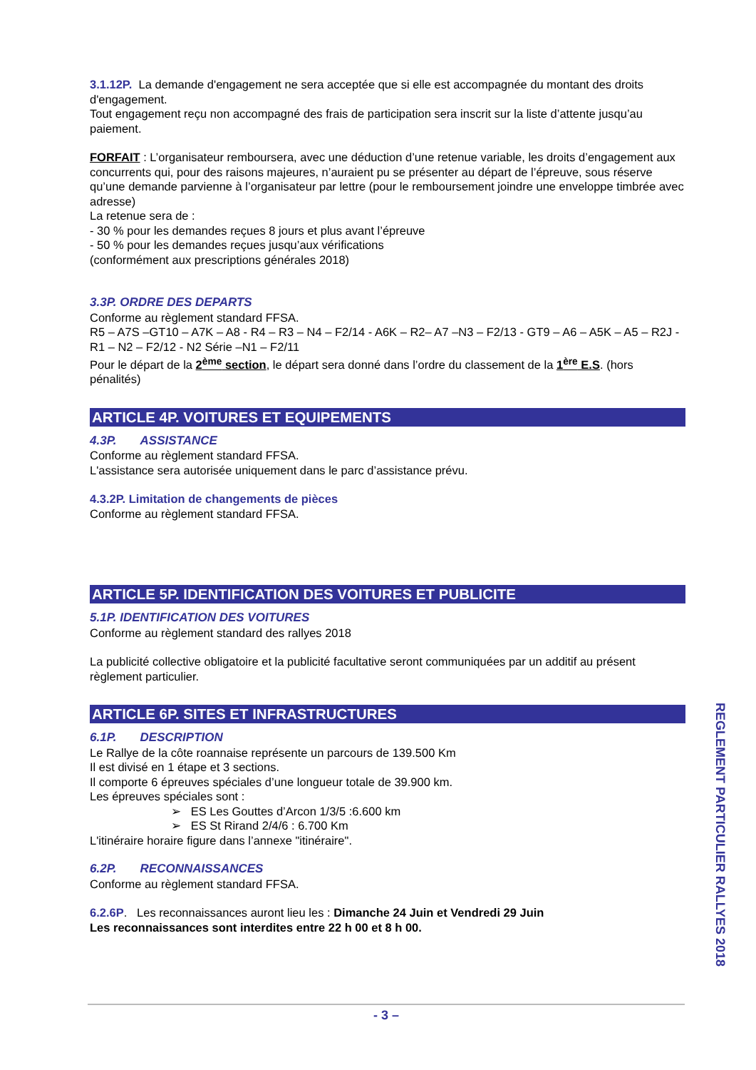3.1.12P. La demande d'engagement ne sera acceptée que si elle est accompagnée du montant des droits d'engagement.
Tout engagement reçu non accompagné des frais de participation sera inscrit sur la liste d’attente jusqu’au paiement.
FORFAIT : L’organisateur remboursera, avec une déduction d’une retenue variable, les droits d’engagement aux concurrents qui, pour des raisons majeures, n’auraient pu se présenter au départ de l’épreuve, sous réserve qu’une demande parvienne à l’organisateur par lettre (pour le remboursement joindre une enveloppe timbrée avec adresse)
La retenue sera de :
- 30 % pour les demandes reçues 8 jours et plus avant l’épreuve
- 50 % pour les demandes reçues jusqu’aux vérifications
(conformément aux prescriptions générales 2018)
3.3P. ORDRE DES DEPARTS
Conforme au règlement standard FFSA.
R5 – A7S –GT10 – A7K – A8 - R4 – R3 – N4 – F2/14 - A6K – R2– A7 –N3 – F2/13 - GT9 – A6 – A5K – A5 – R2J - R1 – N2 – F2/12 - N2 Série –N1 – F2/11
Pour le départ de la 2<sup>ème</sup> section, le départ sera donné dans l’ordre du classement de la 1<sup>ère</sup> E.S. (hors pénalités)
ARTICLE 4P. VOITURES ET EQUIPEMENTS
4.3P. ASSISTANCE
Conforme au règlement standard FFSA.
L'assistance sera autorisée uniquement dans le parc d’assistance prévu.
4.3.2P. Limitation de changements de pièces
Conforme au règlement standard FFSA.
ARTICLE 5P. IDENTIFICATION DES VOITURES ET PUBLICITE
5.1P. IDENTIFICATION DES VOITURES
Conforme au règlement standard des rallyes 2018
La publicité collective obligatoire et la publicité facultative seront communiquées par un additif au présent règlement particulier.
ARTICLE 6P. SITES ET INFRASTRUCTURES
6.1P. DESCRIPTION
Le Rallye de la côte roannaise représente un parcours de 139.500 Km
Il est divisé en 1 étape et 3 sections.
Il comporte 6 épreuves spéciales d’une longueur totale de 39.900 km.
Les épreuves spéciales sont :
➢ ES Les Gouttes d’Arcon 1/3/5 :6.600 km
➢ ES St Rirand 2/4/6 : 6.700 Km
L'itinéraire horaire figure dans l’annexe "itinéraire".
6.2P. RECONNAISSANCES
Conforme au règlement standard FFSA.
6.2.6P. Les reconnaissances auront lieu les : Dimanche 24 Juin et Vendredi 29 Juin
Les reconnaissances sont interdites entre 22 h 00 et 8 h 00.
REGLEMENT PARTICULIER RALLYES 2018
- 3 –